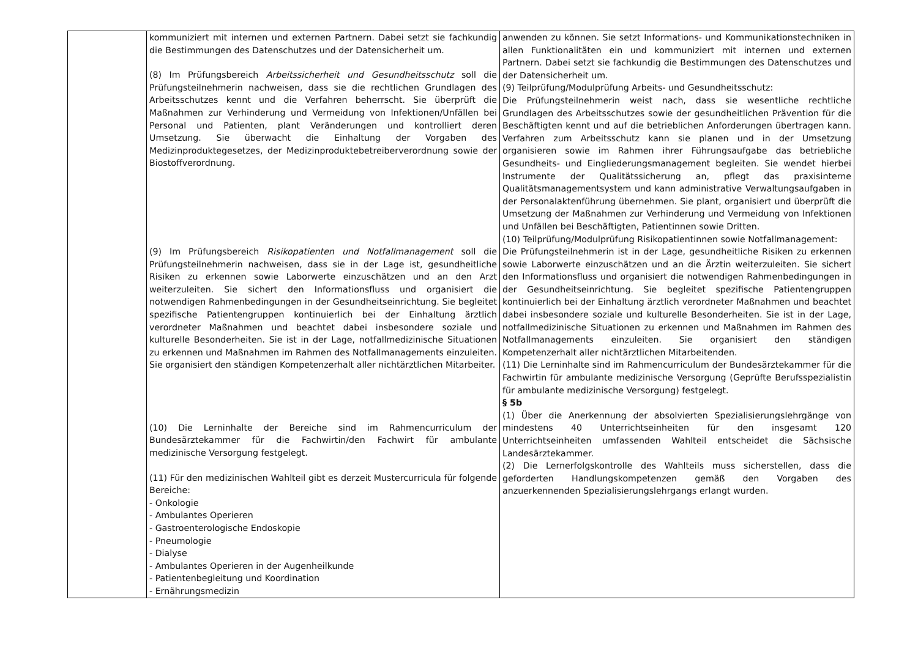| | kommuniziert mit internen und externen Partnern. Dabei setzt sie fachkundig die Bestimmungen des Datenschutzes und der Datensicherheit um. (8) Im Prüfungsbereich Arbeitssicherheit und Gesundheitsschutz soll die Prüfungsteilnehmerin nachweisen, dass sie die rechtlichen Grundlagen des Arbeitsschutzes kennt und die Verfahren beherrscht. Sie überprüft die Maßnahmen zur Verhinderung und Vermeidung von Infektionen/Unfällen bei Personal und Patienten, plant Veränderungen und kontrolliert deren Umsetzung. Sie überwacht die Einhaltung der Vorgaben des Medizinproduktegesetzes, der Medizinproduktebetreiberverordnung sowie der Biostoffverordnung. (9) Im Prüfungsbereich Risikopatienten und Notfallmanagement soll die Prüfungsteilnehmerin nachweisen, dass sie in der Lage ist, gesundheitliche Risiken zu erkennen sowie Laborwerte einzuschätzen und an den Arzt weiterzuleiten. Sie sichert den Informationsfluss und organisiert die notwendigen Rahmenbedingungen in der Gesundheitseinrichtung. Sie begleitet spezifische Patientengruppen kontinuierlich bei der Einhaltung ärztlich verordneter Maßnahmen und beachtet dabei insbesondere soziale und kulturelle Besonderheiten. Sie ist in der Lage, notfallmedizinische Situationen zu erkennen und Maßnahmen im Rahmen des Notfallmanagements einzuleiten. Sie organisiert den ständigen Kompetenzerhalt aller nichtärztlichen Mitarbeiter. (10) Die Lerninhalte der Bereiche sind im Rahmencurriculum der Bundesärztekammer für die Fachwirtin/den Fachwirt für ambulante medizinische Versorgung festgelegt. (11) Für den medizinischen Wahlteil gibt es derzeit Mustercurricula für folgende Bereiche: - Onkologie - Ambulantes Operieren - Gastroenterologische Endoskopie - Pneumologie - Dialyse - Ambulantes Operieren in der Augenheilkunde - Patientenbegleitung und Koordination - Ernährungsmedizin | anwenden zu können. Sie setzt Informations- und Kommunikationstechniken in allen Funktionalitäten ein und kommuniziert mit internen und externen Partnern. Dabei setzt sie fachkundig die Bestimmungen des Datenschutzes und der Datensicherheit um. (9) Teilprüfung/Modulprüfung Arbeits- und Gesundheitsschutz: Die Prüfungsteilnehmerin weist nach, dass sie wesentliche rechtliche Grundlagen des Arbeitsschutzes sowie der gesundheitlichen Prävention für die Beschäftigten kennt und auf die betrieblichen Anforderungen übertragen kann. Verfahren zum Arbeitsschutz kann sie planen und in der Umsetzung organisieren sowie im Rahmen ihrer Führungsaufgabe das betriebliche Gesundheits- und Eingliederungsmanagement begleiten. Sie wendet hierbei Instrumente der Qualitätssicherung an, pflegt das praxisinterne Qualitätsmanagementsystem und kann administrative Verwaltungsaufgaben in der Personalaktenführung übernehmen. Sie plant, organisiert und überprüft die Umsetzung der Maßnahmen zur Verhinderung und Vermeidung von Infektionen und Unfällen bei Beschäftigten, Patientinnen sowie Dritten. (10) Teilprüfung/Modulprüfung Risikopatientinnen sowie Notfallmanagement: Die Prüfungsteilnehmerin ist in der Lage, gesundheitliche Risiken zu erkennen sowie Laborwerte einzuschätzen und an die Ärztin weiterzuleiten. Sie sichert den Informationsfluss und organisiert die notwendigen Rahmenbedingungen in der Gesundheitseinrichtung. Sie begleitet spezifische Patientengruppen kontinuierlich bei der Einhaltung ärztlich verordneter Maßnahmen und beachtet dabei insbesondere soziale und kulturelle Besonderheiten. Sie ist in der Lage, notfallmedizinische Situationen zu erkennen und Maßnahmen im Rahmen des Notfallmanagements einzuleiten. Sie organisiert den ständigen Kompetenzerhalt aller nichtärztlichen Mitarbeitenden. (11) Die Lerninhalte sind im Rahmencurriculum der Bundesärztekammer für die Fachwirtin für ambulante medizinische Versorgung (Geprüfte Berufsspezialistin für ambulante medizinische Versorgung) festgelegt. § 5b (1) Über die Anerkennung der absolvierten Spezialisierungslehrgänge von mindestens 40 Unterrichtseinheiten für den insgesamt 120 Unterrichtseinheiten umfassenden Wahlteil entscheidet die Sächsische Landesärztekammer. (2) Die Lernerfolgskontrolle des Wahlteils muss sicherstellen, dass die geforderten Handlungskompetenzen gemäß den Vorgaben des anzuerkennenden Spezialisierungslehrgangs erlangt wurden. |